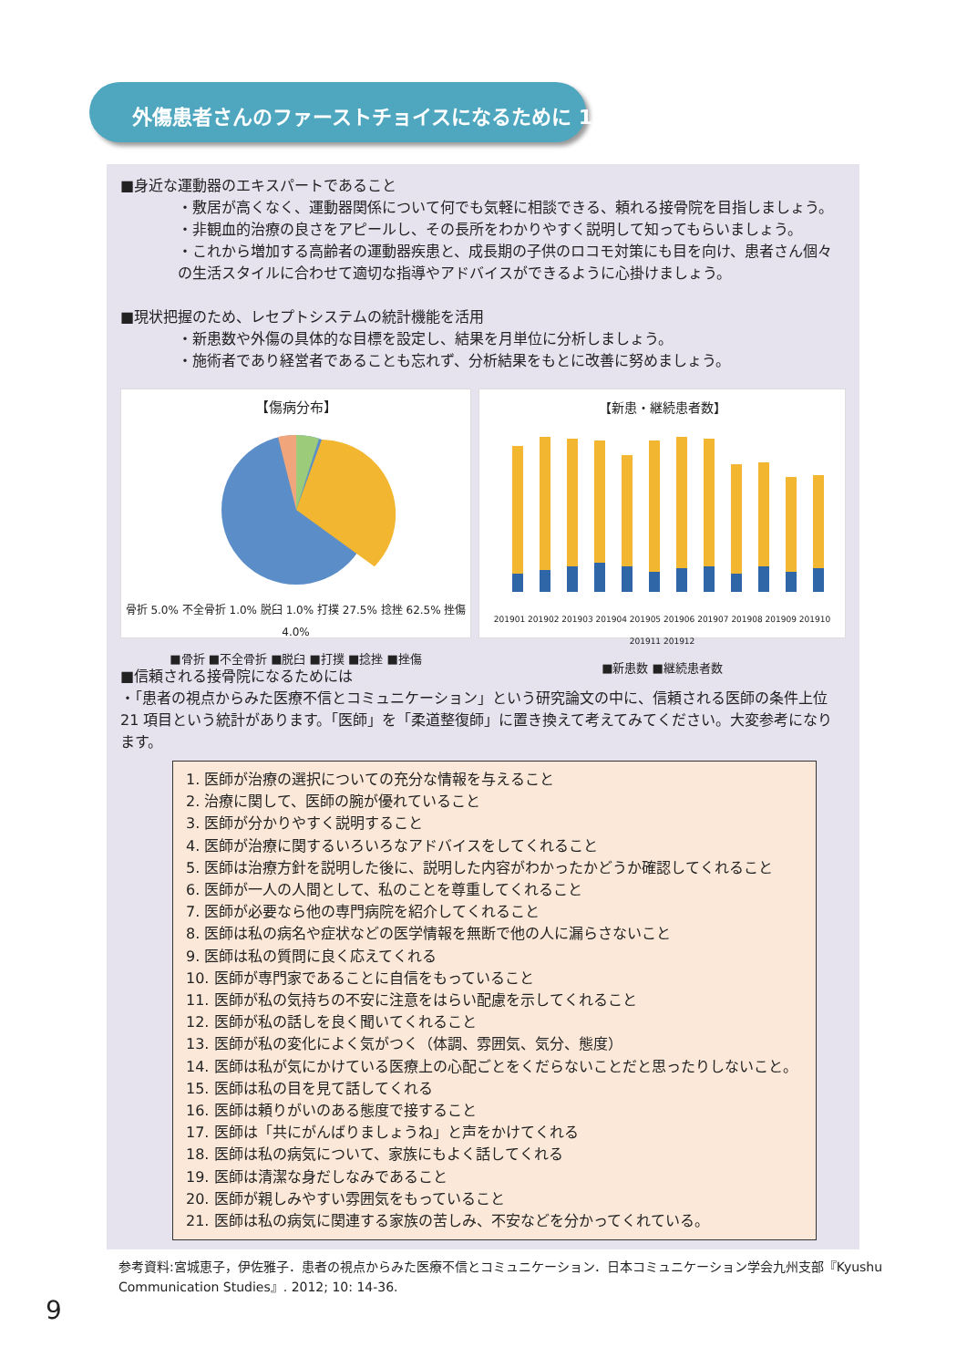外傷患者さんのファーストチョイスになるために 1
■身近な運動器のエキスパートであること
・敷居が高くなく、運動器関係について何でも気軽に相談できる、頼れる接骨院を目指しましょう。
・非観血的治療の良さをアピールし、その長所をわかりやすく説明して知ってもらいましょう。
・これから増加する高齢者の運動器疾患と、成長期の子供のロコモ対策にも目を向け、患者さん個々の生活スタイルに合わせて適切な指導やアドバイスができるように心掛けましょう。
■現状把握のため、レセプトシステムの統計機能を活用
・新患数や外傷の具体的な目標を設定し、結果を月単位に分析しましょう。
・施術者であり経営者であることも忘れず、分析結果をもとに改善に努めましょう。
【傷病分布】
骨折 5.0% 不全骨折 1.0% 脱臼 1.0% 打撲 27.5% 捻挫 62.5% 挫傷 4.0%
■骨折 ■不全骨折 ■脱臼 ■打撲 ■捻挫 ■挫傷
【新患・継続患者数】
201901 201902 201903 201904 201905 201906 201907 201908 201909 201910 201911 201912
■新患数 ■継続患者数
■信頼される接骨院になるためには
・「患者の視点からみた医療不信とコミュニケーション」という研究論文の中に、信頼される医師の条件上位 21 項目という統計があります。「医師」を「柔道整復師」に置き換えて考えてみてください。大変参考になります。
1. 医師が治療の選択についての充分な情報を与えること
2. 治療に関して、医師の腕が優れていること
3. 医師が分かりやすく説明すること
4. 医師が治療に関するいろいろなアドバイスをしてくれること
5. 医師は治療方針を説明した後に、説明した内容がわかったかどうか確認してくれること
6. 医師が一人の人間として、私のことを尊重してくれること
7. 医師が必要なら他の専門病院を紹介してくれること
8. 医師は私の病名や症状などの医学情報を無断で他の人に漏らさないこと
9. 医師は私の質問に良く応えてくれる
10. 医師が専門家であることに自信をもっていること
11. 医師が私の気持ちの不安に注意をはらい配慮を示してくれること
12. 医師が私の話しを良く聞いてくれること
13. 医師が私の変化によく気がつく（体調、雰囲気、気分、態度）
14. 医師は私が気にかけている医療上の心配ごとをくだらないことだと思ったりしないこと。
15. 医師は私の目を見て話してくれる
16. 医師は頼りがいのある態度で接すること
17. 医師は「共にがんばりましょうね」と声をかけてくれる
18. 医師は私の病気について、家族にもよく話してくれる
19. 医師は清潔な身だしなみであること
20. 医師が親しみやすい雰囲気をもっていること
21. 医師は私の病気に関連する家族の苦しみ、不安などを分かってくれている。
参考資料:宮城恵子，伊佐雅子．患者の視点からみた医療不信とコミュニケーション．日本コミュニケーション学会九州支部『Kyushu Communication Studies』. 2012; 10: 14-36.
9